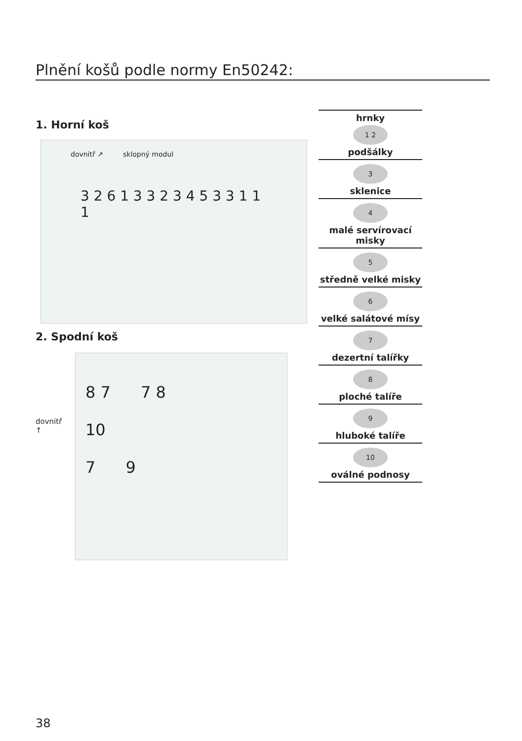Plnění košů podle normy En50242:
1. Horní koš
dovnitř ↗ sklopný modul
3 2 6 1 3 3 2 3 4 5 3 3 1 1 1
2. Spodní koš
dovnitř
↑
8 7 7 8
10
7 9
hrnky
1 2
podšálky
3
sklenice
4
malé servírovací misky
5
středně velké misky
6
velké salátové mísy
7
dezertní talířky
8
ploché talíře
9
hluboké talíře
10
oválné podnosy
38